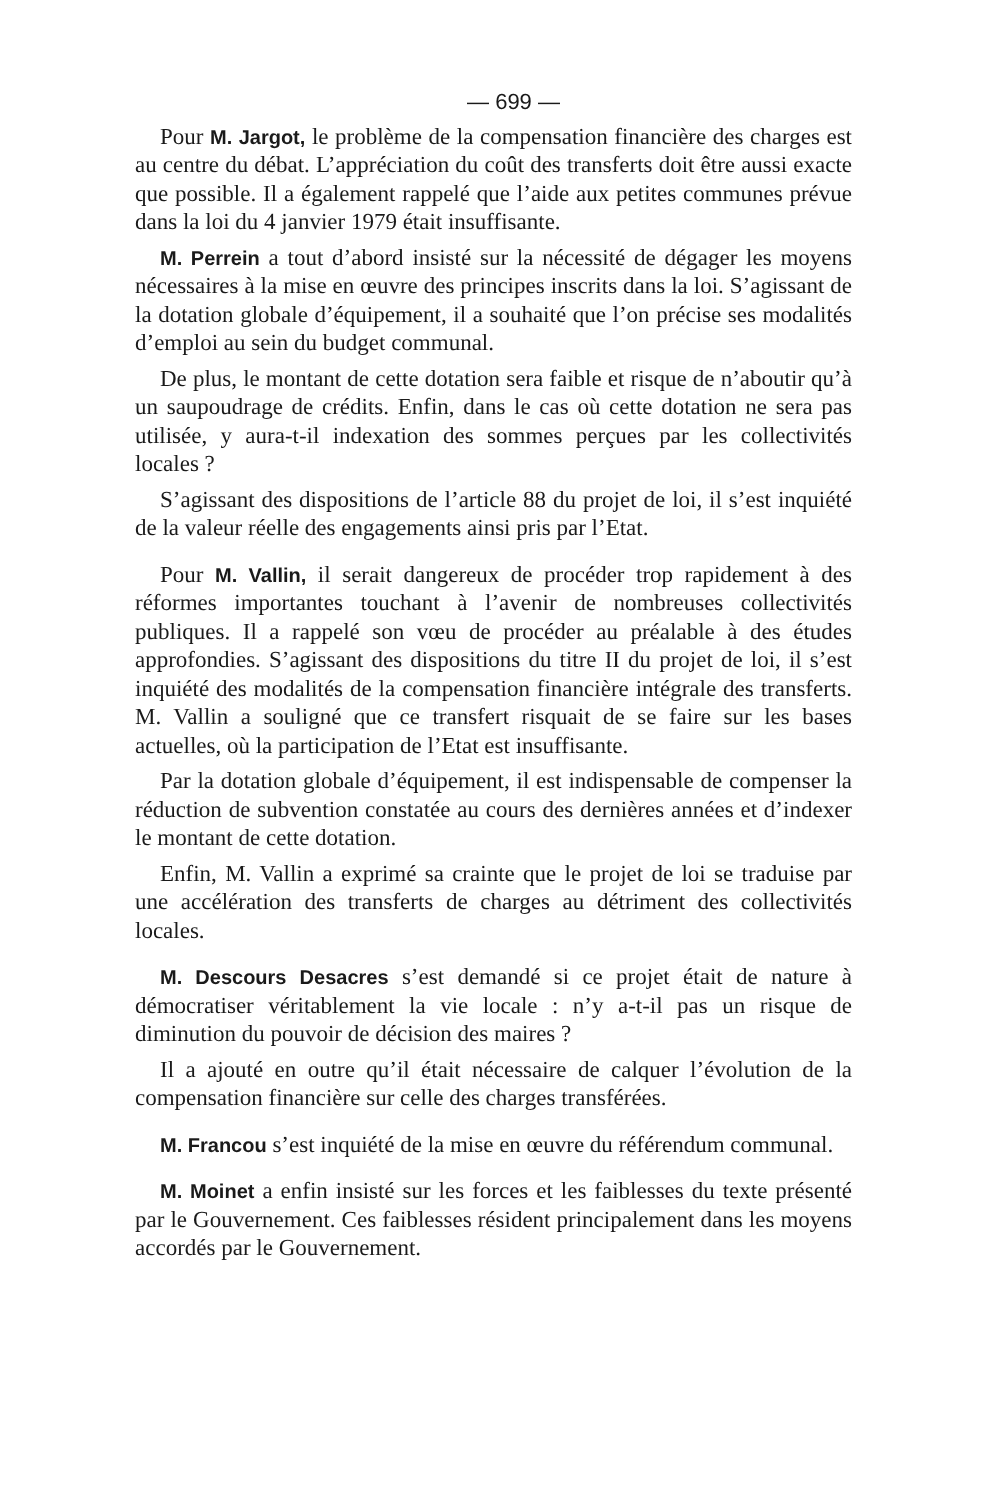— 699 —
Pour M. Jargot, le problème de la compensation financière des charges est au centre du débat. L’appréciation du coût des transferts doit être aussi exacte que possible. Il a également rappelé que l’aide aux petites communes prévue dans la loi du 4 janvier 1979 était insuffisante.
M. Perrein a tout d’abord insisté sur la nécessité de dégager les moyens nécessaires à la mise en œuvre des principes inscrits dans la loi. S’agissant de la dotation globale d’équipement, il a souhaité que l’on précise ses modalités d’emploi au sein du budget communal.
De plus, le montant de cette dotation sera faible et risque de n’aboutir qu’à un saupoudrage de crédits. Enfin, dans le cas où cette dotation ne sera pas utilisée, y aura-t-il indexation des sommes perçues par les collectivités locales ?
S’agissant des dispositions de l’article 88 du projet de loi, il s’est inquiété de la valeur réelle des engagements ainsi pris par l’Etat.
Pour M. Vallin, il serait dangereux de procéder trop rapidement à des réformes importantes touchant à l’avenir de nombreuses collectivités publiques. Il a rappelé son vœu de procéder au préalable à des études approfondies. S’agissant des dispositions du titre II du projet de loi, il s’est inquiété des modalités de la compensation financière intégrale des transferts. M. Vallin a souligné que ce transfert risquait de se faire sur les bases actuelles, où la participation de l’Etat est insuffisante.
Par la dotation globale d’équipement, il est indispensable de compenser la réduction de subvention constatée au cours des dernières années et d’indexer le montant de cette dotation.
Enfin, M. Vallin a exprimé sa crainte que le projet de loi se traduise par une accélération des transferts de charges au détriment des collectivités locales.
M. Descours Desacres s’est demandé si ce projet était de nature à démocratiser véritablement la vie locale : n’y a-t-il pas un risque de diminution du pouvoir de décision des maires ?
Il a ajouté en outre qu’il était nécessaire de calquer l’évolution de la compensation financière sur celle des charges transférées.
M. Francou s’est inquiété de la mise en œuvre du référendum communal.
M. Moinet a enfin insisté sur les forces et les faiblesses du texte présenté par le Gouvernement. Ces faiblesses résident principalement dans les moyens accordés par le Gouvernement.